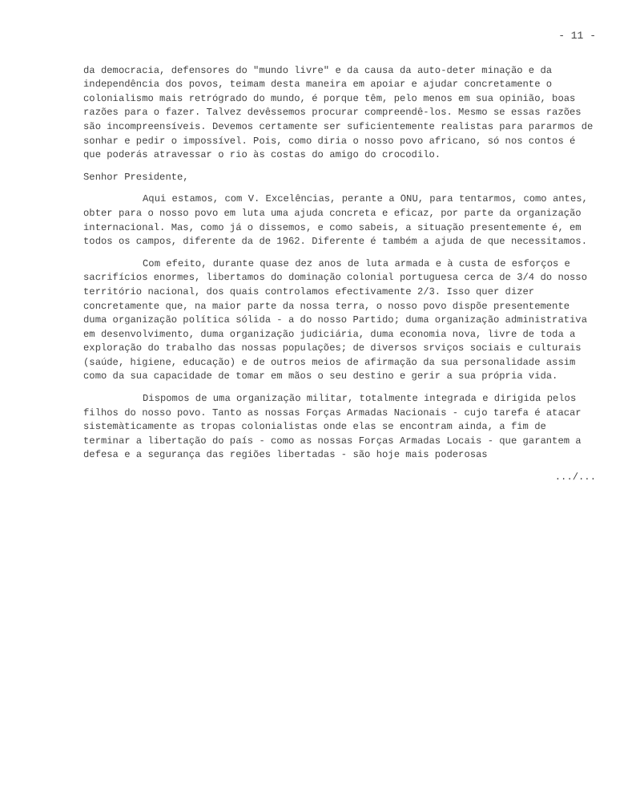- 11 -
da democracia, defensores do "mundo livre" e da causa da auto-deter minação e da independência dos povos, teimam desta maneira em apoiar e ajudar concretamente o colonialismo mais retrógrado do mundo, é porque têm, pelo menos em sua opinião, boas razões para o fazer. Talvez devêssemos procurar compreendê-los. Mesmo se essas razões são incompreensíveis. Devemos certamente ser suficientemente realistas para pararmos de sonhar e pedir o impossível. Pois, como diria o nosso povo africano, só nos contos é que poderás atravessar o rio às costas do amigo do crocodilo.
Senhor Presidente,
Aqui estamos, com V. Excelências, perante a ONU, para tentarmos, como antes, obter para o nosso povo em luta uma ajuda concreta e eficaz, por parte da organização internacional. Mas, como já o dissemos, e como sabeis, a situação presentemente é, em todos os campos, diferente da de 1962. Diferente é também a ajuda de que necessitamos.
Com efeito, durante quase dez anos de luta armada e à custa de esforços e sacrifícios enormes, libertamos do dominação colonial portuguesa cerca de 3/4 do nosso território nacional, dos quais controlamos efectivamente 2/3. Isso quer dizer concretamente que, na maior parte da nossa terra, o nosso povo dispõe presentemente duma organização política sólida - a do nosso Partido; duma organização administrativa em desenvolvimento, duma organização judiciária, duma economia nova, livre de toda a exploração do trabalho das nossas populações; de diversos srviços sociais e culturais (saúde, higiene, educação) e de outros meios de afirmação da sua personalidade assim como da sua capacidade de tomar em mãos o seu destino e gerir a sua própria vida.
Dispomos de uma organização militar, totalmente integrada e dirigida pelos filhos do nosso povo. Tanto as nossas Forças Armadas Nacionais - cujo tarefa é atacar sistemàticamente as tropas colonialistas onde elas se encontram ainda, a fim de terminar a libertação do país - como as nossas Forças Armadas Locais - que garantem a defesa e a segurança das regiões libertadas - são hoje mais poderosas
.../...